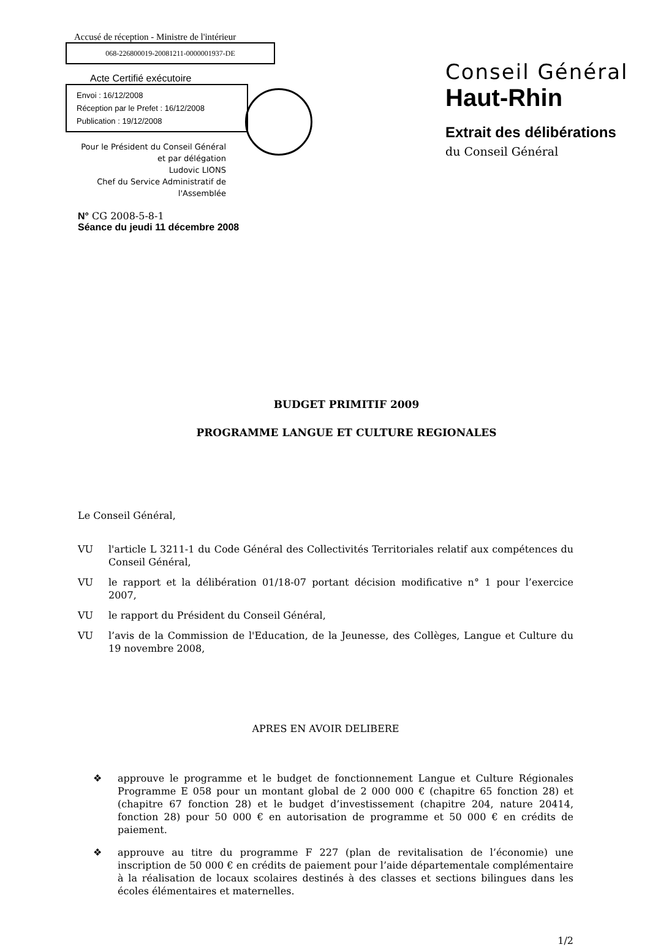Accusé de réception - Ministre de l'intérieur
068-226800019-20081211-0000001937-DE
Acte Certifié exécutoire
Envoi : 16/12/2008
Réception par le Prefet : 16/12/2008
Publication : 19/12/2008
Pour le Président du Conseil Général
et par délégation
Ludovic LIONS
Chef du Service Administratif de
l'Assemblée
Conseil Général
Haut-Rhin
Extrait des délibérations
du Conseil Général
N° CG 2008-5-8-1
Séance du jeudi 11 décembre 2008
BUDGET PRIMITIF 2009
PROGRAMME LANGUE ET CULTURE REGIONALES
Le Conseil Général,
VU l'article L 3211-1 du Code Général des Collectivités Territoriales relatif aux compétences du Conseil Général,
VU le rapport et la délibération 01/18-07 portant décision modificative n° 1 pour l’exercice 2007,
VU le rapport du Président du Conseil Général,
VU l’avis de la Commission de l'Education, de la Jeunesse, des Collèges, Langue et Culture du 19 novembre 2008,
APRES EN AVOIR DELIBERE
❖ approuve le programme et le budget de fonctionnement Langue et Culture Régionales Programme E 058 pour un montant global de 2 000 000 € (chapitre 65 fonction 28) et (chapitre 67 fonction 28) et le budget d’investissement (chapitre 204, nature 20414, fonction 28) pour 50 000 € en autorisation de programme et 50 000 € en crédits de paiement.
❖ approuve au titre du programme F 227 (plan de revitalisation de l’économie) une inscription de 50 000 € en crédits de paiement pour l’aide départementale complémentaire à la réalisation de locaux scolaires destinés à des classes et sections bilingues dans les écoles élémentaires et maternelles.
1/2